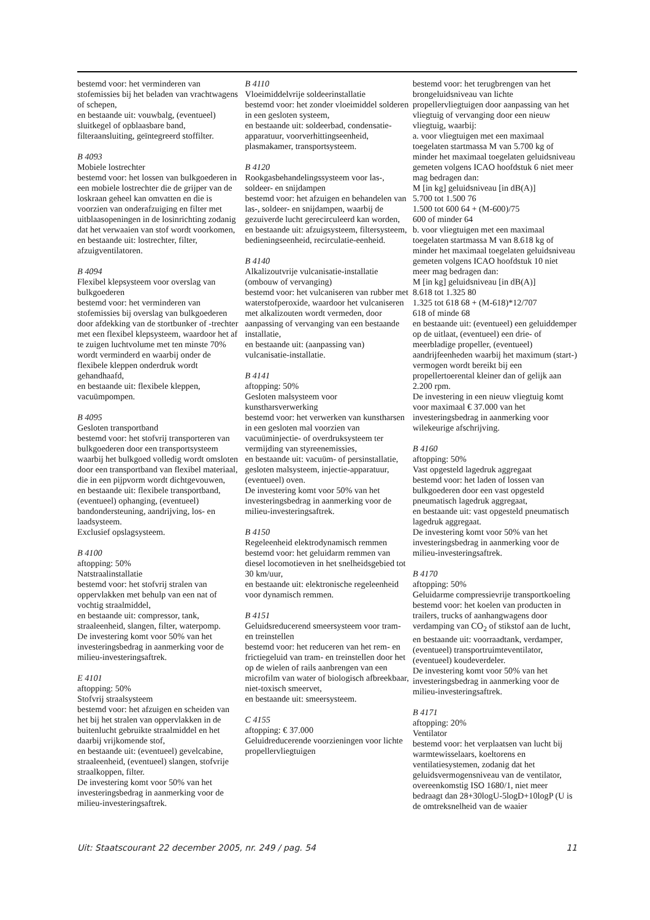bestemd voor: het verminderen van stofemissies bij het beladen van vrachtwagens of schepen,
en bestaande uit: vouwbalg, (eventueel) sluitkegel of opblaasbare band, filteraansluiting, geïntegreerd stoffilter.
B 4093
Mobiele lostrechter
bestemd voor: het lossen van bulkgoederen in een mobiele lostrechter die de grijper van de loskraan geheel kan omvatten en die is voorzien van onderafzuiging en filter met uitblaasopeningen in de losinrichting zodanig dat het verwaaien van stof wordt voorkomen,
en bestaande uit: lostrechter, filter, afzuigventilatoren.
B 4094
Flexibel klepsysteem voor overslag van bulkgoederen
bestemd voor: het verminderen van stofemissies bij overslag van bulkgoederen door afdekking van de stortbunker of -trechter met een flexibel klepsysteem, waardoor het af te zuigen luchtvolume met ten minste 70% wordt verminderd en waarbij onder de flexibele kleppen onderdruk wordt gehandhaafd,
en bestaande uit: flexibele kleppen, vacuümpompen.
B 4095
Gesloten transportband
bestemd voor: het stofvrij transporteren van bulkgoederen door een transportsysteem waarbij het bulkgoed volledig wordt omsloten door een transportband van flexibel materiaal, die in een pijpvorm wordt dichtgevouwen,
en bestaande uit: flexibele transportband, (eventueel) ophanging, (eventueel) bandondersteuning, aandrijving, los- en laadsysteem.
Exclusief opslagsysteem.
B 4100
aftopping: 50%
Natstraalinstallatie
bestemd voor: het stofvrij stralen van oppervlakken met behulp van een nat of vochtig straalmiddel,
en bestaande uit: compressor, tank, straaleenheid, slangen, filter, waterpomp.
De investering komt voor 50% van het investeringsbedrag in aanmerking voor de milieu-investeringsaftrek.
E 4101
aftopping: 50%
Stofvrij straalsysteem
bestemd voor: het afzuigen en scheiden van het bij het stralen van oppervlakken in de buitenlucht gebruikte straalmiddel en het daarbij vrijkomende stof,
en bestaande uit: (eventueel) gevelcabine, straaleenheid, (eventueel) slangen, stofvrije straalkoppen, filter.
De investering komt voor 50% van het investeringsbedrag in aanmerking voor de milieu-investeringsaftrek.
B 4110
Vloeimiddelvrije soldeerinstallatie
bestemd voor: het zonder vloeimiddel solderen in een gesloten systeem,
en bestaande uit: soldeerbad, condensatie-apparatuur, voorverhittingseenheid, plasmakamer, transportsysteem.
B 4120
Rookgasbehandelingssysteem voor las-, soldeer- en snijdampen
bestemd voor: het afzuigen en behandelen van las-, soldeer- en snijdampen, waarbij de gezuiverde lucht gerecirculeerd kan worden,
en bestaande uit: afzuigsysteem, filtersysteem, bedieningseenheid, recirculatie-eenheid.
B 4140
Alkalizoutvrije vulcanisatie-installatie (ombouw of vervanging)
bestemd voor: het vulcaniseren van rubber met waterstofperoxide, waardoor het vulcaniseren met alkalizouten wordt vermeden, door aanpassing of vervanging van een bestaande installatie,
en bestaande uit: (aanpassing van) vulcanisatie-installatie.
B 4141
aftopping: 50%
Gesloten malsysteem voor kunstharsverwerking
bestemd voor: het verwerken van kunstharsen in een gesloten mal voorzien van vacuüminjectie- of overdruksysteem ter vermijding van styreenemissies,
en bestaande uit: vacuüm- of persinstallatie, gesloten malsysteem, injectie-apparatuur, (eventueel) oven.
De investering komt voor 50% van het investeringsbedrag in aanmerking voor de milieu-investeringsaftrek.
B 4150
Regeleenheid elektrodynamisch remmen
bestemd voor: het geluidarm remmen van diesel locomotieven in het snelheidsgebied tot 30 km/uur,
en bestaande uit: elektronische regeleenheid voor dynamisch remmen.
B 4151
Geluidsreducerend smeersysteem voor tram- en treinstellen
bestemd voor: het reduceren van het rem- en frictiegeluid van tram- en treinstellen door het op de wielen of rails aanbrengen van een microfilm van water of biologisch afbreekbaar, niet-toxisch smeervet,
en bestaande uit: smeersysteem.
C 4155
aftopping: € 37.000
Geluidreducerende voorzieningen voor lichte propellervliegtuigen
bestemd voor: het terugbrengen van het brongeluidsniveau van lichte propellervliegtuigen door aanpassing van het vliegtuig of vervanging door een nieuw vliegtuig, waarbij:
a. voor vliegtuigen met een maximaal toegelaten startmassa M van 5.700 kg of minder het maximaal toegelaten geluidsniveau gemeten volgens ICAO hoofdstuk 6 niet meer mag bedragen dan:
M [in kg] geluidsniveau [in dB(A)]
5.700 tot 1.500 76
1.500 tot 600 64 + (M-600)/75
600 of minder 64
b. voor vliegtuigen met een maximaal toegelaten startmassa M van 8.618 kg of minder het maximaal toegelaten geluidsniveau gemeten volgens ICAO hoofdstuk 10 niet meer mag bedragen dan:
M [in kg] geluidsniveau [in dB(A)]
8.618 tot 1.325 80
1.325 tot 618 68 + (M-618)*12/707
618 of minde 68
en bestaande uit: (eventueel) een geluiddemper op de uitlaat, (eventueel) een drie- of meerbladige propeller, (eventueel) aandrijfeenheden waarbij het maximum (start-) vermogen wordt bereikt bij een propellertoerental kleiner dan of gelijk aan 2.200 rpm.
De investering in een nieuw vliegtuig komt voor maximaal € 37.000 van het investeringsbedrag in aanmerking voor wilekeurige afschrijving.
B 4160
aftopping: 50%
Vast opgesteld lagedruk aggregaat
bestemd voor: het laden of lossen van bulkgoederen door een vast opgesteld pneumatisch lagedruk aggregaat,
en bestaande uit: vast opgesteld pneumatisch lagedruk aggregaat.
De investering komt voor 50% van het investeringsbedrag in aanmerking voor de milieu-investeringsaftrek.
B 4170
aftopping: 50%
Geluidarme compressievrije transportkoeling
bestemd voor: het koelen van producten in trailers, trucks of aanhangwagens door verdamping van CO<sub>2</sub> of stikstof aan de lucht,
en bestaande uit: voorraadtank, verdamper, (eventueel) transportruimteventilator, (eventueel) koudeverdeler.
De investering komt voor 50% van het investeringsbedrag in aanmerking voor de milieu-investeringsaftrek.
B 4171
aftopping: 20%
Ventilator
bestemd voor: het verplaatsen van lucht bij warmtewisselaars, koeltorens en ventilatiesystemen, zodanig dat het geluidsvermogensniveau van de ventilator, overeenkomstig ISO 1680/1, niet meer bedraagt dan 28+30logU-5logD+10logP (U is de omtreksnelheid van de waaier
Uit: Staatscourant 22 december 2005, nr. 249 / pag. 54 11